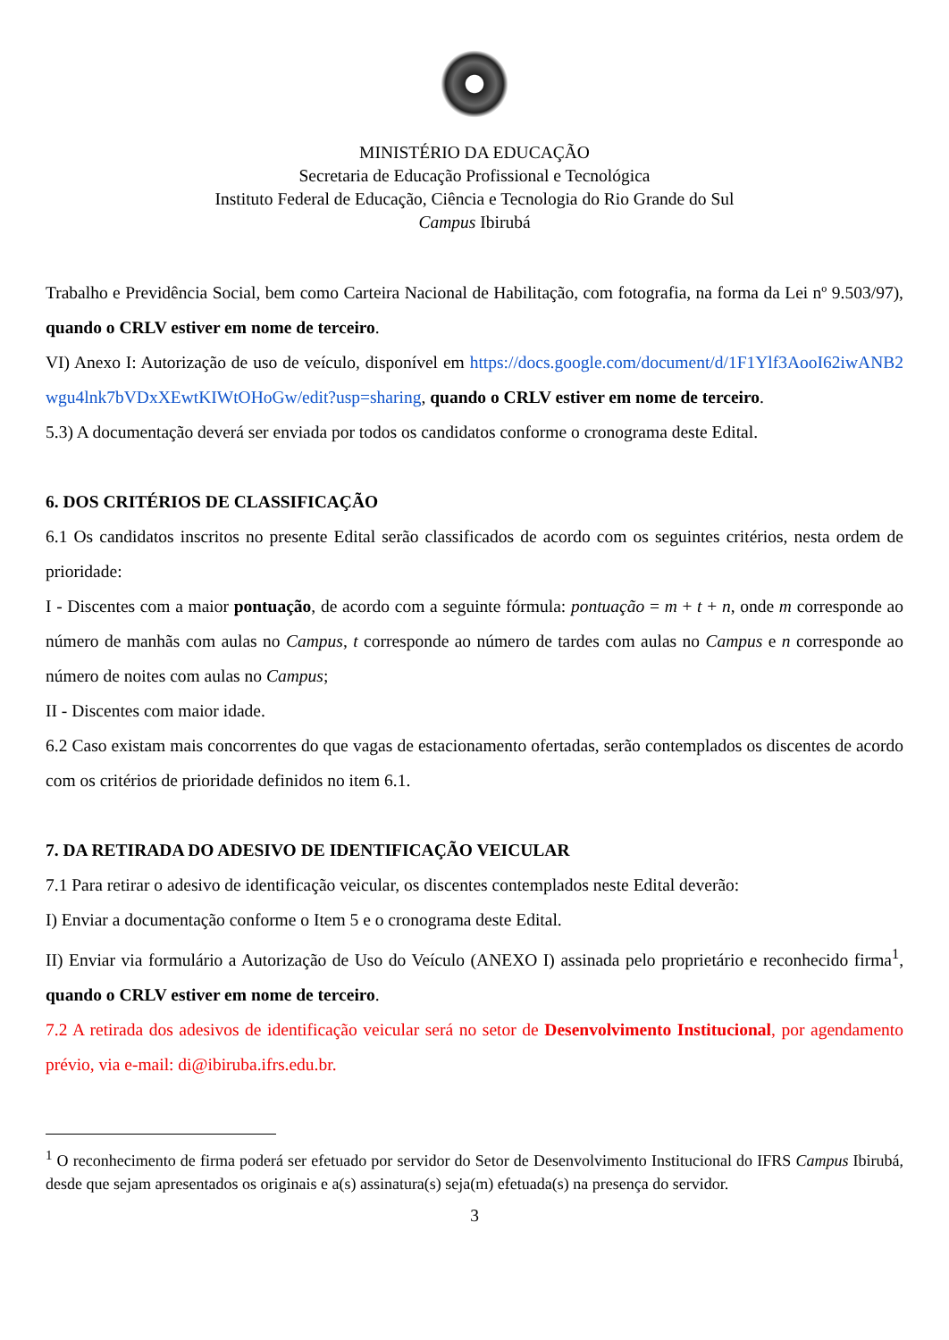MINISTÉRIO DA EDUCAÇÃO
Secretaria de Educação Profissional e Tecnológica
Instituto Federal de Educação, Ciência e Tecnologia do Rio Grande do Sul
Campus Ibirubá
Trabalho e Previdência Social, bem como Carteira Nacional de Habilitação, com fotografia, na forma da Lei nº 9.503/97), quando o CRLV estiver em nome de terceiro.
VI) Anexo I: Autorização de uso de veículo, disponível em https://docs.google.com/document/d/1F1Ylf3AooI62iwANB2wgu4lnk7bVDxXEwtKIWtOHoGw/edit?usp=sharing, quando o CRLV estiver em nome de terceiro.
5.3) A documentação deverá ser enviada por todos os candidatos conforme o cronograma deste Edital.
6. DOS CRITÉRIOS DE CLASSIFICAÇÃO
6.1 Os candidatos inscritos no presente Edital serão classificados de acordo com os seguintes critérios, nesta ordem de prioridade:
I - Discentes com a maior pontuação, de acordo com a seguinte fórmula: pontuação = m + t + n, onde m corresponde ao número de manhãs com aulas no Campus, t corresponde ao número de tardes com aulas no Campus e n corresponde ao número de noites com aulas no Campus;
II - Discentes com maior idade.
6.2 Caso existam mais concorrentes do que vagas de estacionamento ofertadas, serão contemplados os discentes de acordo com os critérios de prioridade definidos no item 6.1.
7. DA RETIRADA DO ADESIVO DE IDENTIFICAÇÃO VEICULAR
7.1 Para retirar o adesivo de identificação veicular, os discentes contemplados neste Edital deverão:
I) Enviar a documentação conforme o Item 5 e o cronograma deste Edital.
II) Enviar via formulário a Autorização de Uso do Veículo (ANEXO I) assinada pelo proprietário e reconhecido firma<sup>1</sup>, quando o CRLV estiver em nome de terceiro.
7.2 A retirada dos adesivos de identificação veicular será no setor de Desenvolvimento Institucional, por agendamento prévio, via e-mail: di@ibiruba.ifrs.edu.br.
<sup>1</sup> O reconhecimento de firma poderá ser efetuado por servidor do Setor de Desenvolvimento Institucional do IFRS Campus Ibirubá, desde que sejam apresentados os originais e a(s) assinatura(s) seja(m) efetuada(s) na presença do servidor.
3